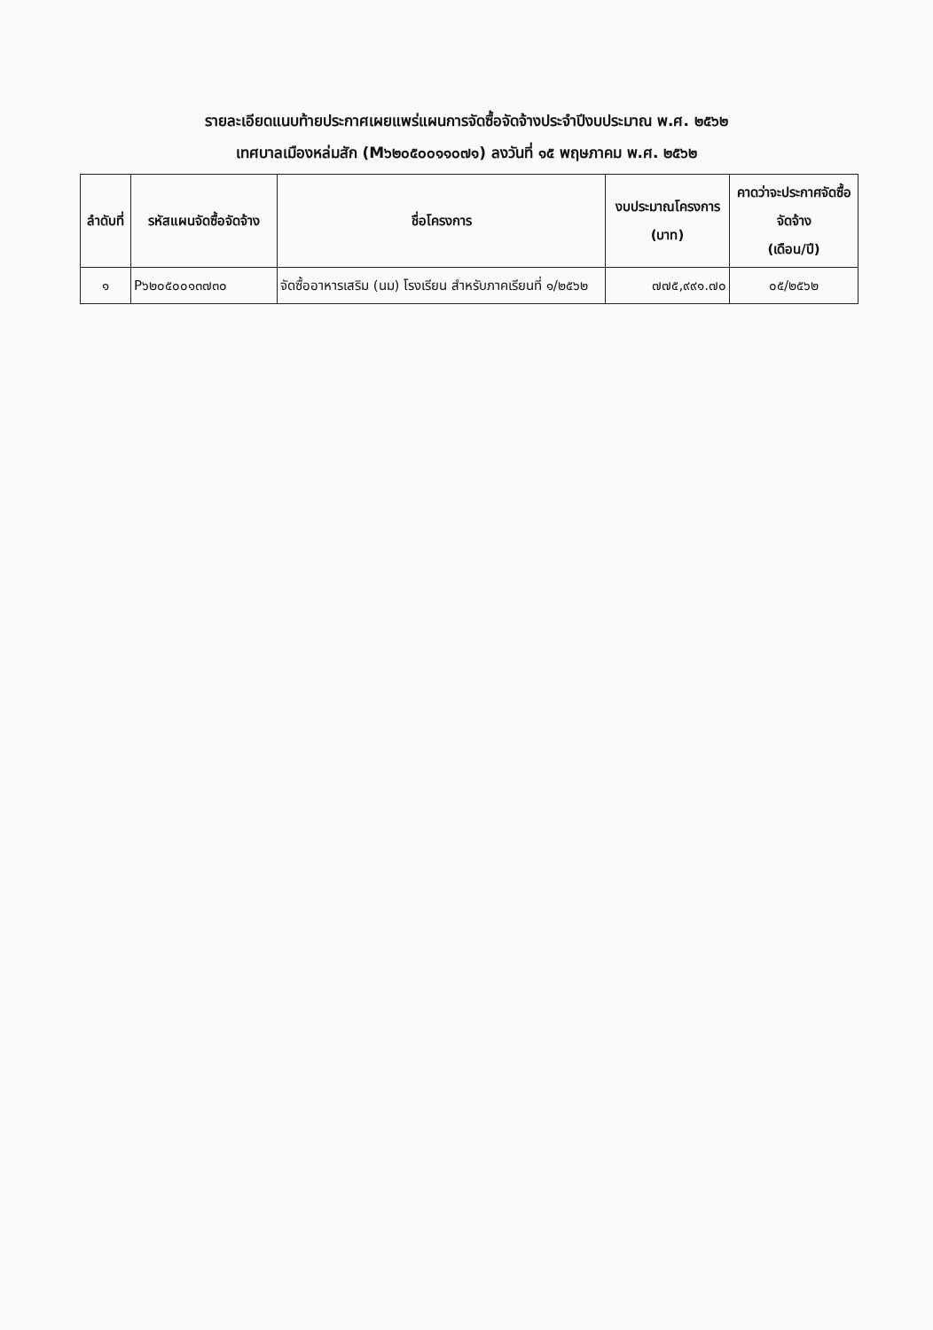รายละเอียดแนบท้ายประกาศเผยแพร่แผนการจัดซื้อจัดจ้างประจำปีงบประมาณ พ.ศ. ๒๕๖๒
เทศบาลเมืองหล่มสัก (M๖๒๐๕๐๐๑๑๐๗๑) ลงวันที่ ๑๕ พฤษภาคม พ.ศ. ๒๕๖๒
| ลำดับที่ | รหัสแผนจัดซื้อจัดจ้าง | ชื่อโครงการ | งบประมาณโครงการ (บาท) | คาดว่าจะประกาศจัดซื้อจัดจ้าง (เดือน/ปี) |
| --- | --- | --- | --- | --- |
| ๑ | P๖๒๐๕๐๐๑๓๗๓๐ | จัดซื้ออาหารเสริม (นม) โรงเรียน สำหรับภาคเรียนที่ ๑/๒๕๖๒ | ๗๗๕,๙๙๑.๗๐ | ๐๕/๒๕๖๒ |